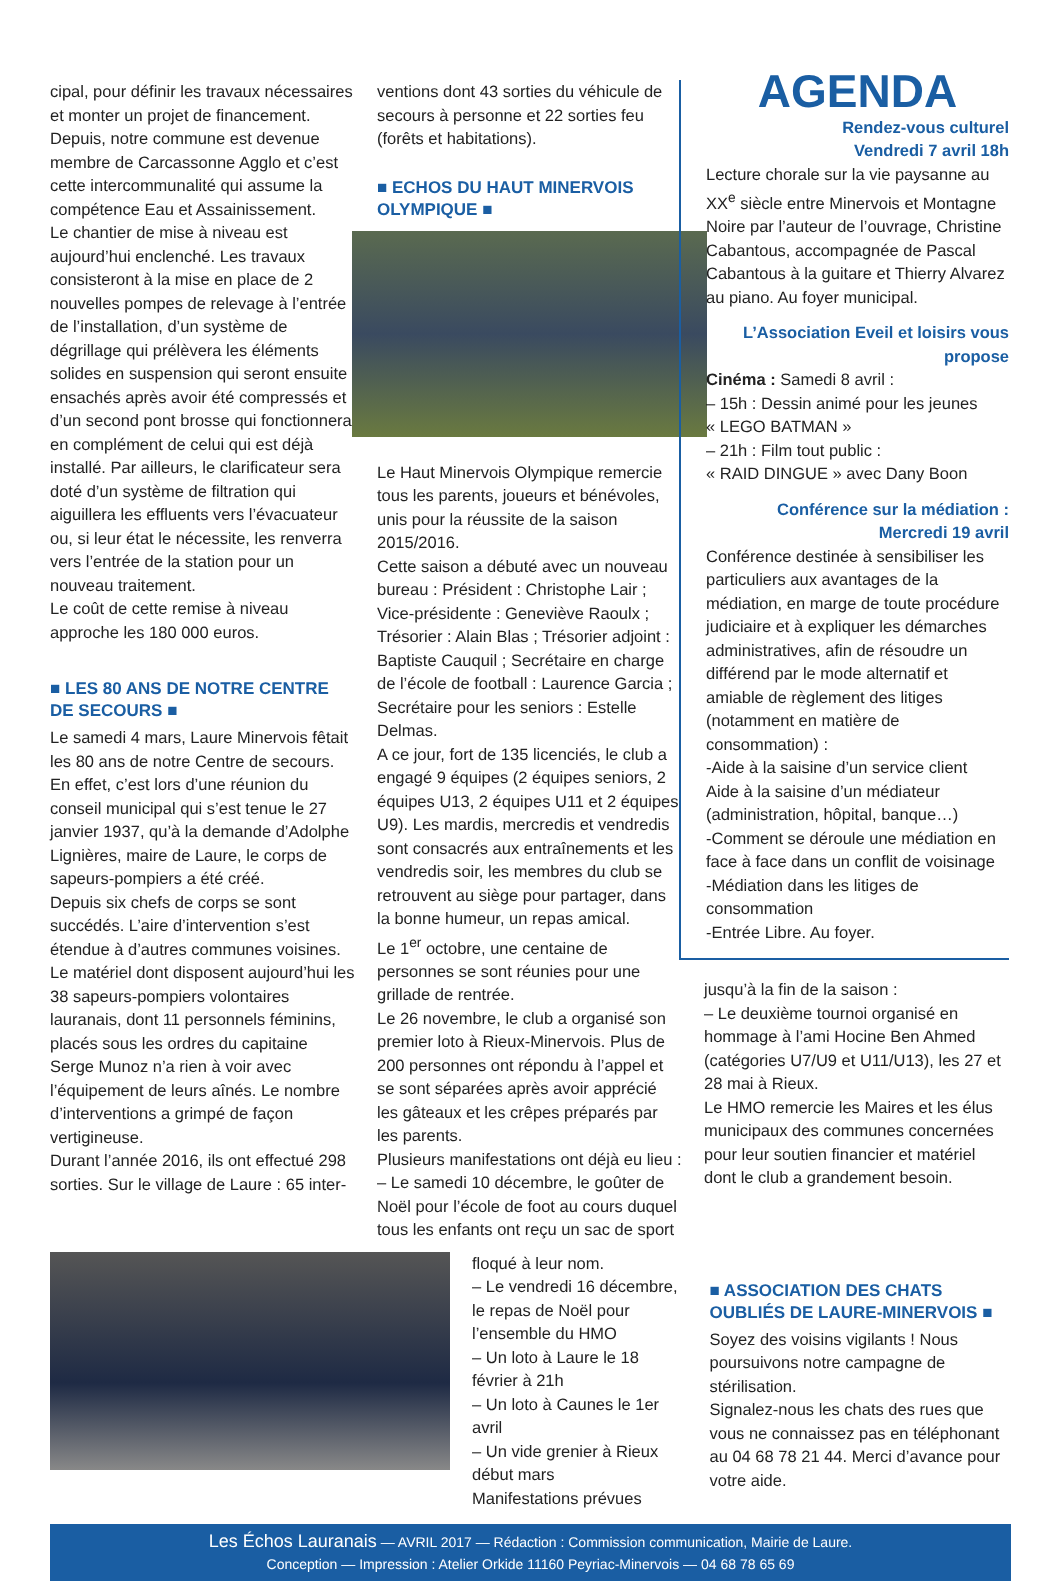cipal, pour définir les travaux nécessaires et monter un projet de financement. Depuis, notre commune est devenue membre de Carcassonne Agglo et c’est cette intercommunalité qui assume la compétence Eau et Assainissement.
Le chantier de mise à niveau est aujourd’hui enclenché. Les travaux consisteront à la mise en place de 2 nouvelles pompes de relevage à l’entrée de l’installation, d’un système de dégrillage qui prélèvera les éléments solides en suspension qui seront ensuite ensachés après avoir été compressés et d’un second pont brosse qui fonctionnera en complément de celui qui est déjà installé. Par ailleurs, le clarificateur sera doté d’un système de filtration qui aiguillera les effluents vers l’évacuateur ou, si leur état le nécessite, les renverra vers l’entrée de la station pour un nouveau traitement.
Le coût de cette remise à niveau approche les 180 000 euros.
■ LES 80 ANS DE NOTRE CENTRE DE SECOURS ■
Le samedi 4 mars, Laure Minervois fêtait les 80 ans de notre Centre de secours. En effet, c’est lors d’une réunion du conseil municipal qui s’est tenue le 27 janvier 1937, qu’à la demande d’Adolphe Lignières, maire de Laure, le corps de sapeurs-pompiers a été créé.
Depuis six chefs de corps se sont succédés. L’aire d’intervention s’est étendue à d’autres communes voisines. Le matériel dont disposent aujourd’hui les 38 sapeurs-pompiers volontaires lauranais, dont 11 personnels féminins, placés sous les ordres du capitaine Serge Munoz n’a rien à voir avec l’équipement de leurs aînés. Le nombre d’interventions a grimpé de façon vertigineuse.
Durant l’année 2016, ils ont effectué 298 sorties. Sur le village de Laure : 65 inter-
ventions dont 43 sorties du véhicule de secours à personne et 22 sorties feu (forêts et habitations).
■ ECHOS DU HAUT MINERVOIS OLYMPIQUE ■
Le Haut Minervois Olympique remercie tous les parents, joueurs et bénévoles, unis pour la réussite de la saison 2015/2016.
Cette saison a débuté avec un nouveau bureau : Président : Christophe Lair ; Vice-présidente : Geneviève Raoulx ; Trésorier : Alain Blas ; Trésorier adjoint : Baptiste Cauquil ; Secrétaire en charge de l’école de football : Laurence Garcia ; Secrétaire pour les seniors : Estelle Delmas.
A ce jour, fort de 135 licenciés, le club a engagé 9 équipes (2 équipes seniors, 2 équipes U13, 2 équipes U11 et 2 équipes U9). Les mardis, mercredis et vendredis sont consacrés aux entraînements et les vendredis soir, les membres du club se retrouvent au siège pour partager, dans la bonne humeur, un repas amical.
Le 1<sup>er</sup> octobre, une centaine de personnes se sont réunies pour une grillade de rentrée.
Le 26 novembre, le club a organisé son premier loto à Rieux-Minervois. Plus de 200 personnes ont répondu à l’appel et se sont séparées après avoir apprécié les gâteaux et les crêpes préparés par les parents.
Plusieurs manifestations ont déjà eu lieu :
– Le samedi 10 décembre, le goûter de Noël pour l’école de foot au cours duquel tous les enfants ont reçu un sac de sport
AGENDA
Rendez-vous culturel
Vendredi 7 avril 18h
Lecture chorale sur la vie paysanne au XX<sup>e</sup> siècle entre Minervois et Montagne Noire par l’auteur de l’ouvrage, Christine Cabantous, accompagnée de Pascal Cabantous à la guitare et Thierry Alvarez au piano. Au foyer municipal.
L’Association Eveil et loisirs vous propose
Cinéma : Samedi 8 avril :
– 15h : Dessin animé pour les jeunes
« LEGO BATMAN »
– 21h : Film tout public :
« RAID DINGUE » avec Dany Boon
Conférence sur la médiation :
Mercredi 19 avril
Conférence destinée à sensibiliser les particuliers aux avantages de la médiation, en marge de toute procédure judiciaire et à expliquer les démarches administratives, afin de résoudre un différend par le mode alternatif et amiable de règlement des litiges (notamment en matière de consommation) :
-Aide à la saisine d’un service client
Aide à la saisine d’un médiateur (administration, hôpital, banque…)
-Comment se déroule une médiation en face à face dans un conflit de voisinage
-Médiation dans les litiges de consommation
-Entrée Libre. Au foyer.
jusqu’à la fin de la saison :
– Le deuxième tournoi organisé en hommage à l’ami Hocine Ben Ahmed (catégories U7/U9 et U11/U13), les 27 et 28 mai à Rieux.
Le HMO remercie les Maires et les élus municipaux des communes concernées pour leur soutien financier et matériel dont le club a grandement besoin.
floqué à leur nom.
– Le vendredi 16 décembre, le repas de Noël pour l’ensemble du HMO
– Un loto à Laure le 18 février à 21h
– Un loto à Caunes le 1er avril
– Un vide grenier à Rieux début mars
Manifestations prévues
■ ASSOCIATION DES CHATS OUBLIÉS DE LAURE-MINERVOIS ■
Soyez des voisins vigilants ! Nous poursuivons notre campagne de stérilisation.
Signalez-nous les chats des rues que vous ne connaissez pas en téléphonant au 04 68 78 21 44. Merci d’avance pour votre aide.
Les Échos Lauranais — AVRIL 2017 — Rédaction : Commission communication, Mairie de Laure.
Conception — Impression : Atelier Orkide 11160 Peyriac-Minervois — 04 68 78 65 69